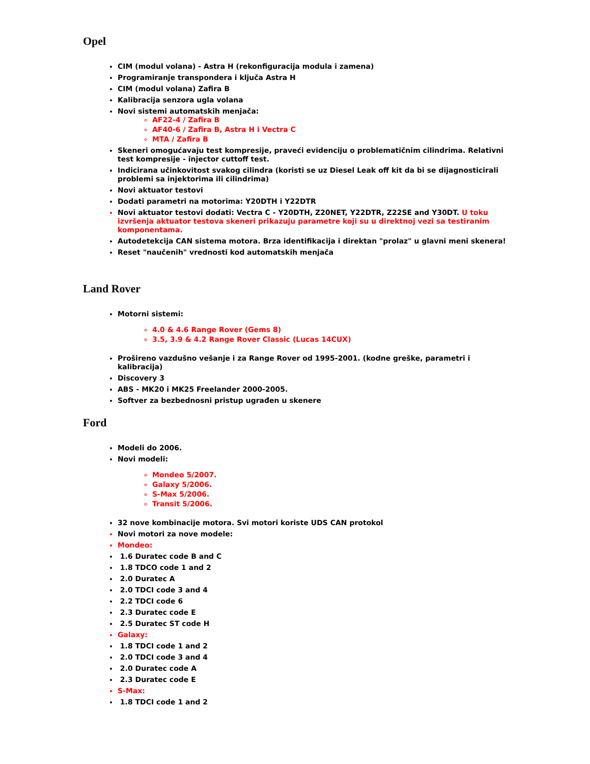Opel
CIM (modul volana) - Astra H (rekonfiguracija modula i zamena)
Programiranje transpondera i ključa Astra H
CIM (modul volana) Zafira B
Kalibracija senzora ugla volana
Novi sistemi automatskih menjača:
AF22-4 / Zafira B
AF40-6 / Zafira B, Astra H i Vectra C
MTA / Zafira B
Skeneri omogućavaju test kompresije, praveći evidenciju o problematičnim cilindrima. Relativni test kompresije - injector cuttoff test.
Indicirana učinkovitost svakog cilindra (koristi se uz Diesel Leak off kit da bi se dijagnosticirali problemi sa injektorima ili cilindrima)
Novi aktuator testovi
Dodati parametri na motorima: Y20DTH i Y22DTR
Novi aktuator testovi dodati: Vectra C - Y20DTH, Z20NET, Y22DTR, Z22SE and Y30DT. U toku izvršenja aktuator testova skeneri prikazuju parametre koji su u direktnoj vezi sa testiranim komponentama.
Autodetekcija CAN sistema motora. Brza identifikacija i direktan "prolaz" u glavni meni skenera!
Reset "naučenih" vrednosti kod automatskih menjača
Land Rover
Motorni sistemi:
4.0 & 4.6 Range Rover (Gems 8)
3.5, 3.9 & 4.2 Range Rover Classic (Lucas 14CUX)
Prošireno vazdušno vešanje i za Range Rover od 1995-2001. (kodne greške, parametri i kalibracija)
Discovery 3
ABS - MK20 i MK25 Freelander 2000-2005.
Softver za bezbednosni pristup ugrađen u skenere
Ford
Modeli do 2006.
Novi modeli:
Mondeo 5/2007.
Galaxy 5/2006.
S-Max 5/2006.
Transit 5/2006.
32 nove kombinacije motora. Svi motori koriste UDS CAN protokol
Novi motori za nove modele:
Mondeo:
1.6 Duratec code B and C
1.8 TDCO code 1 and 2
2.0 Duratec A
2.0 TDCI code 3 and 4
2.2 TDCI code 6
2.3 Duratec code E
2.5 Duratec ST code H
Galaxy:
1.8 TDCI code 1 and 2
2.0 TDCI code 3 and 4
2.0 Duratec code A
2.3 Duratec code E
S-Max:
1.8 TDCI code 1 and 2